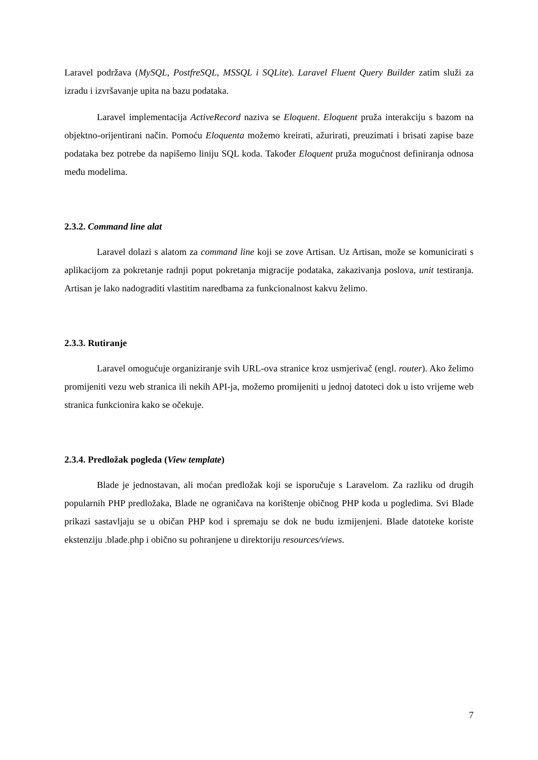Laravel podržava (MySQL, PostfreSQL, MSSQL i SQLite). Laravel Fluent Query Builder zatim služi za izradu i izvršavanje upita na bazu podataka.
Laravel implementacija ActiveRecord naziva se Eloquent. Eloquent pruža interakciju s bazom na objektno-orijentirani način. Pomoću Eloquenta možemo kreirati, ažurirati, preuzimati i brisati zapise baze podataka bez potrebe da napišemo liniju SQL koda. Također Eloquent pruža mogućnost definiranja odnosa među modelima.
2.3.2. Command line alat
Laravel dolazi s alatom za command line koji se zove Artisan. Uz Artisan, može se komunicirati s aplikacijom za pokretanje radnji poput pokretanja migracije podataka, zakazivanja poslova, unit testiranja. Artisan je lako nadograditi vlastitim naredbama za funkcionalnost kakvu želimo.
2.3.3. Rutiranje
Laravel omogućuje organiziranje svih URL-ova stranice kroz usmjerivač (engl. router). Ako želimo promijeniti vezu web stranica ili nekih API-ja, možemo promijeniti u jednoj datoteci dok u isto vrijeme web stranica funkcionira kako se očekuje.
2.3.4. Predložak pogleda (View template)
Blade je jednostavan, ali moćan predložak koji se isporučuje s Laravelom. Za razliku od drugih popularnih PHP predložaka, Blade ne ograničava na korištenje običnog PHP koda u pogledima. Svi Blade prikazi sastavljaju se u običan PHP kod i spremaju se dok ne budu izmijenjeni. Blade datoteke koriste ekstenziju .blade.php i obično su pohranjene u direktoriju resources/views.
7